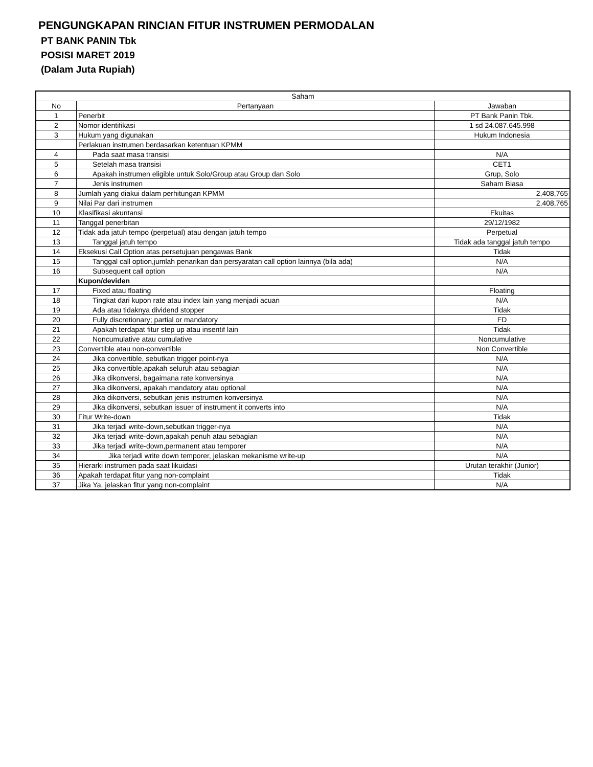PENGUNGKAPAN RINCIAN FITUR INSTRUMEN PERMODALAN
PT BANK PANIN Tbk
POSISI MARET 2019
(Dalam Juta Rupiah)
| Saham | | |
| --- | --- | --- |
| No | Pertanyaan | Jawaban |
| 1 | Penerbit | PT Bank Panin Tbk. |
| 2 | Nomor identifikasi | 1 sd 24.087.645.998 |
| 3 | Hukum yang digunakan | Hukum Indonesia |
| | Perlakuan instrumen berdasarkan ketentuan KPMM | |
| 4 | Pada saat masa transisi | N/A |
| 5 | Setelah masa transisi | CET1 |
| 6 | Apakah instrumen eligible untuk Solo/Group atau Group dan Solo | Grup, Solo |
| 7 | Jenis instrumen | Saham Biasa |
| 8 | Jumlah yang diakui dalam perhitungan KPMM | 2,408,765 |
| 9 | Nilai Par dari instrumen | 2,408,765 |
| 10 | Klasifikasi akuntansi | Ekuitas |
| 11 | Tanggal penerbitan | 29/12/1982 |
| 12 | Tidak ada jatuh tempo (perpetual) atau dengan jatuh tempo | Perpetual |
| 13 | Tanggal jatuh tempo | Tidak ada tanggal jatuh tempo |
| 14 | Eksekusi Call Option atas persetujuan pengawas Bank | Tidak |
| 15 | Tanggal call option,jumlah penarikan dan persyaratan call option lainnya (bila ada) | N/A |
| 16 | Subsequent call option | N/A |
| | Kupon/deviden | |
| 17 | Fixed atau floating | Floating |
| 18 | Tingkat dari kupon rate atau index lain yang menjadi acuan | N/A |
| 19 | Ada atau tidaknya dividend stopper | Tidak |
| 20 | Fully discretionary; partial or mandatory | FD |
| 21 | Apakah terdapat fitur step up atau insentif lain | Tidak |
| 22 | Noncumulative atau cumulative | Noncumulative |
| 23 | Convertible atau non-convertible | Non Convertible |
| 24 | Jika convertible, sebutkan trigger point-nya | N/A |
| 25 | Jika convertible,apakah seluruh atau sebagian | N/A |
| 26 | Jika dikonversi, bagaimana rate konversinya | N/A |
| 27 | Jika dikonversi, apakah mandatory atau optional | N/A |
| 28 | Jika dikonversi, sebutkan jenis instrumen konversinya | N/A |
| 29 | Jika dikonversi, sebutkan issuer of instrument it converts into | N/A |
| 30 | Fitur Write-down | Tidak |
| 31 | Jika terjadi write-down,sebutkan trigger-nya | N/A |
| 32 | Jika terjadi write-down,apakah penuh atau sebagian | N/A |
| 33 | Jika terjadi write-down,permanent atau temporer | N/A |
| 34 | Jika terjadi write down temporer, jelaskan mekanisme write-up | N/A |
| 35 | Hierarki instrumen pada saat likuidasi | Urutan terakhir (Junior) |
| 36 | Apakah terdapat fitur yang non-complaint | Tidak |
| 37 | Jika Ya, jelaskan fitur yang non-complaint | N/A |